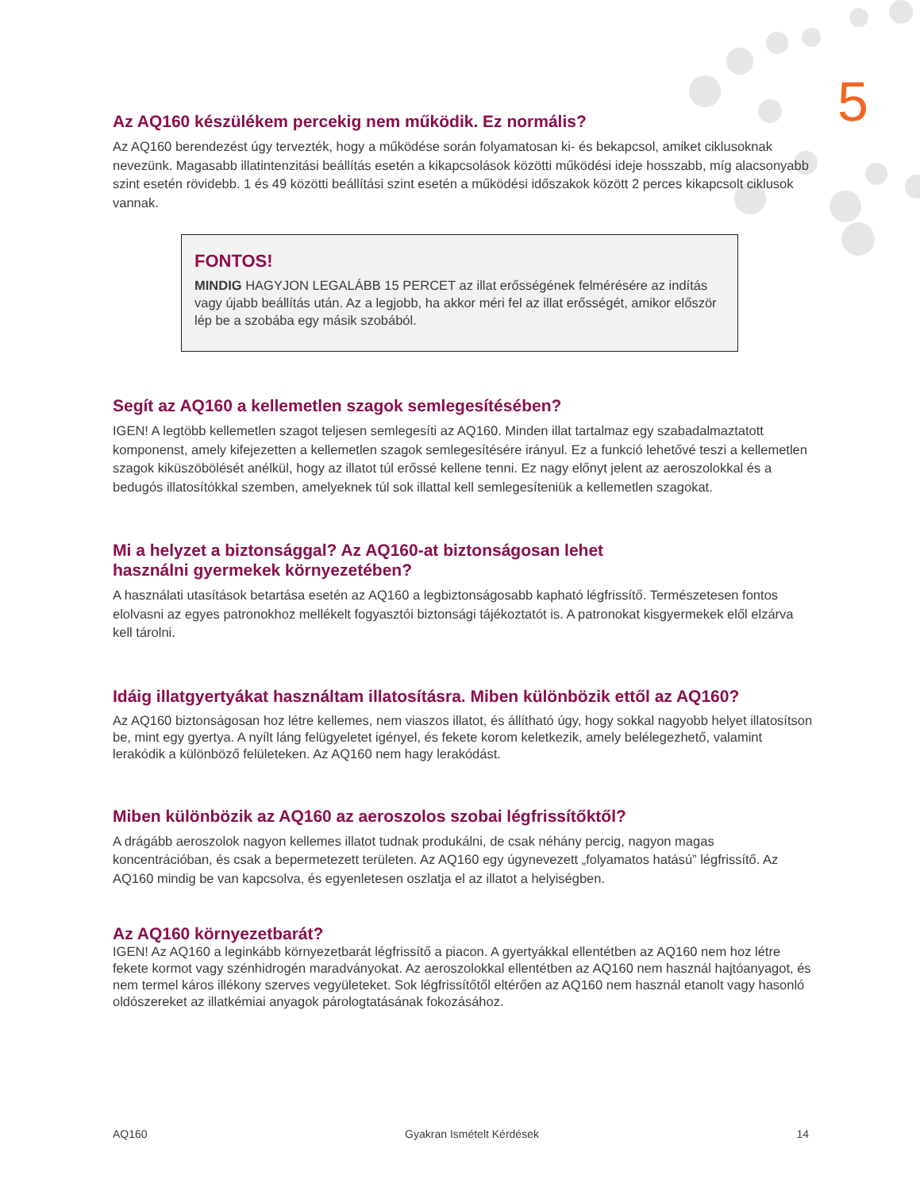5
Az AQ160 készülékem percekig nem működik. Ez normális?
Az AQ160 berendezést úgy tervezték, hogy a működése során folyamatosan ki- és bekapcsol, amiket ciklusoknak nevezünk. Magasabb illatintenzitási beállítás esetén a kikapcsolások közötti működési ideje hosszabb, míg alacsonyabb szint esetén rövidebb. 1 és 49 közötti beállítási szint esetén a működési időszakok között 2 perces kikapcsolt ciklusok vannak.
FONTOS!
MINDIG HAGYJON LEGALÁBB 15 PERCET az illat erősségének felmérésére az indítás vagy újabb beállítás után. Az a legjobb, ha akkor méri fel az illat erősségét, amikor először lép be a szobába egy másik szobából.
Segít az AQ160 a kellemetlen szagok semlegesítésében?
IGEN! A legtöbb kellemetlen szagot teljesen semlegesíti az AQ160. Minden illat tartalmaz egy szabadalmaztatott komponenst, amely kifejezetten a kellemetlen szagok semlegesítésére irányul. Ez a funkció lehetővé teszi a kellemetlen szagok kiküszöbölését anélkül, hogy az illatot túl erőssé kellene tenni. Ez nagy előnyt jelent az aeroszolokkal és a bedugós illatosítókkal szemben, amelyeknek túl sok illattal kell semlegesíteniük a kellemetlen szagokat.
Mi a helyzet a biztonsággal? Az AQ160-at biztonságosan lehet
használni gyermekek környezetében?
A használati utasítások betartása esetén az AQ160 a legbiztonságosabb kapható légfrissítő. Természetesen fontos elolvasni az egyes patronokhoz mellékelt fogyasztói biztonsági tájékoztatót is. A patronokat kisgyermekek elől elzárva kell tárolni.
Idáig illatgyertyákat használtam illatosításra. Miben különbözik ettől az AQ160?
Az AQ160 biztonságosan hoz létre kellemes, nem viaszos illatot, és állítható úgy, hogy sokkal nagyobb helyet illatosítson be, mint egy gyertya. A nyílt láng felügyeletet igényel, és fekete korom keletkezik, amely belélegezhető, valamint lerakódik a különböző felületeken. Az AQ160 nem hagy lerakódást.
Miben különbözik az AQ160 az aeroszolos szobai légfrissítőktől?
A drágább aeroszolok nagyon kellemes illatot tudnak produkálni, de csak néhány percig, nagyon magas koncentrációban, és csak a bepermetezett területen. Az AQ160 egy úgynevezett „folyamatos hatású” légfrissítő. Az AQ160 mindig be van kapcsolva, és egyenletesen oszlatja el az illatot a helyiségben.
Az AQ160 környezetbarát?
IGEN! Az AQ160 a leginkább környezetbarát légfrissítő a piacon. A gyertyákkal ellentétben az AQ160 nem hoz létre fekete kormot vagy szénhidrogén maradványokat. Az aeroszolokkal ellentétben az AQ160 nem használ hajtóanyagot, és nem termel káros illékony szerves vegyületeket. Sok légfrissítőtől eltérően az AQ160 nem használ etanolt vagy hasonló oldószereket az illatkémiai anyagok párologtatásának fokozásához.
AQ160 Gyakran Ismételt Kérdések 14